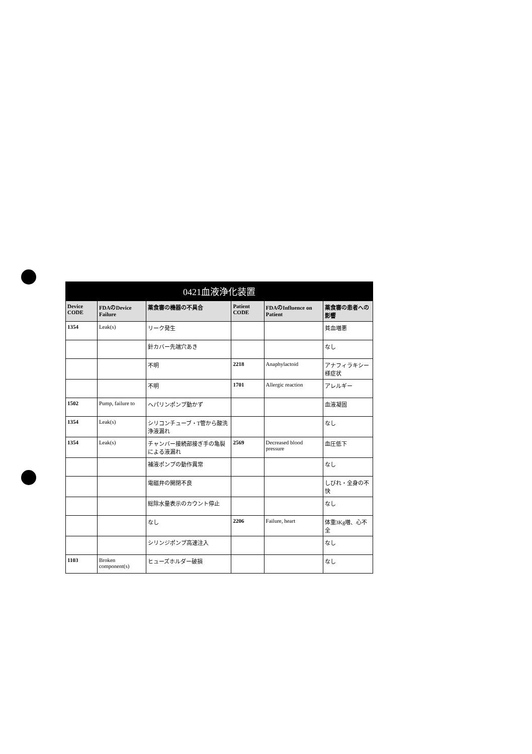0421血液浄化装置
| Device CODE | FDAのDevice Failure | 薬食審の機器の不具合 | Patient CODE | FDAのInfluence on Patient | 薬食審の患者への影響 |
| --- | --- | --- | --- | --- | --- |
| 1354 | Leak(s) | リーク発生 | | | 貧血増悪 |
| | | 針カバー先端穴あき | | | なし |
| | | 不明 | 2218 | Anaphylactoid | アナフィラキシー様症状 |
| | | 不明 | 1701 | Allergic reaction | アレルギー |
| 1502 | Pump, failure to | ヘパリンポンプ動かず | | | 血液凝固 |
| 1354 | Leak(s) | シリコンチューブ・T管から酸洗浄液漏れ | | | なし |
| 1354 | Leak(s) | チャンバー接続部接ぎ手の亀裂による液漏れ | 2569 | Decreased blood pressure | 血圧低下 |
| | | 補液ポンプの動作異常 | | | なし |
| | | 電磁弁の開閉不良 | | | しびれ・全身の不快 |
| | | 総除水量表示のカウント停止 | | | なし |
| | | なし | 2206 | Failure, heart | 体重3Kg増、心不全 |
| | | シリンジポンプ高速注入 | | | なし |
| 1103 | Broken component(s) | ヒューズホルダー破損 | | | なし |